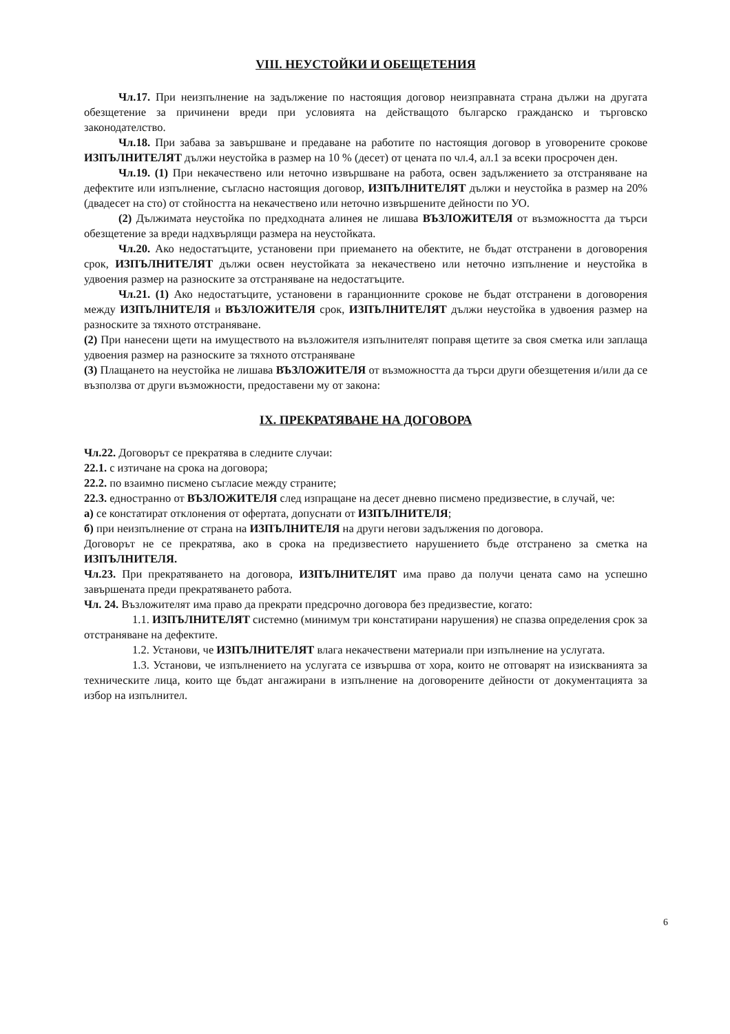VIII. НЕУСТОЙКИ И ОБЕЩЕТЕНИЯ
Чл.17. При неизпълнение на задължение по настоящия договор неизправната страна дължи на другата обезщетение за причинени вреди при условията на действащото българско гражданско и търговско законодателство.
Чл.18. При забава за завършване и предаване на работите по настоящия договор в уговорените срокове ИЗПЪЛНИТЕЛЯТ дължи неустойка в размер на 10 % (десет) от цената по чл.4, ал.1 за всеки просрочен ден.
Чл.19. (1) При некачествено или неточно извършване на работа, освен задължението за отстраняване на дефектите или изпълнение, съгласно настоящия договор, ИЗПЪЛНИТЕЛЯТ дължи и неустойка в размер на 20% (двадесет на сто) от стойността на некачествено или неточно извършените дейности по УО.
(2) Дължимата неустойка по предходната алинея не лишава ВЪЗЛОЖИТЕЛЯ от възможността да търси обезщетение за вреди надхвърлящи размера на неустойката.
Чл.20. Ако недостатъците, установени при приемането на обектите, не бъдат отстранени в договорения срок, ИЗПЪЛНИТЕЛЯТ дължи освен неустойката за некачествено или неточно изпълнение и неустойка в удвоения размер на разноските за отстраняване на недостатъците.
Чл.21. (1) Ако недостатъците, установени в гаранционните срокове не бъдат отстранени в договорения между ИЗПЪЛНИТЕЛЯ и ВЪЗЛОЖИТЕЛЯ срок, ИЗПЪЛНИТЕЛЯТ дължи неустойка в удвоения размер на разноските за тяхното отстраняване.
(2) При нанесени щети на имуществото на възложителя изпълнителят поправя щетите за своя сметка или заплаща удвоения размер на разноските за тяхното отстраняване
(3) Плащането на неустойка не лишава ВЪЗЛОЖИТЕЛЯ от възможността да търси други обезщетения и/или да се възползва от други възможности, предоставени му от закона:
IX. ПРЕКРАТЯВАНЕ НА ДОГОВОРА
Чл.22. Договорът се прекратява в следните случаи:
22.1. с изтичане на срока на договора;
22.2. по взаимно писмено съгласие между страните;
22.3. едностранно от ВЪЗЛОЖИТЕЛЯ след изпращане на десет дневно писмено предизвестие, в случай, че:
а) се констатират отклонения от офертата, допуснати от ИЗПЪЛНИТЕЛЯ;
б) при неизпълнение от страна на ИЗПЪЛНИТЕЛЯ на други негови задължения по договора.
Договорът не се прекратява, ако в срока на предизвестието нарушението бъде отстранено за сметка на ИЗПЪЛНИТЕЛЯ.
Чл.23. При прекратяването на договора, ИЗПЪЛНИТЕЛЯТ има право да получи цената само на успешно завършената преди прекратяването работа.
Чл. 24. Възложителят има право да прекрати предсрочно договора без предизвестие, когато:
1.1. ИЗПЪЛНИТЕЛЯТ системно (минимум три констатирани нарушения) не спазва определения срок за отстраняване на дефектите.
1.2. Установи, че ИЗПЪЛНИТЕЛЯТ влага некачествени материали при изпълнение на услугата.
1.3. Установи, че изпълнението на услугата се извършва от хора, които не отговарят на изискванията за техническите лица, които ще бъдат ангажирани в изпълнение на договорените дейности от документацията за избор на изпълнител.
6